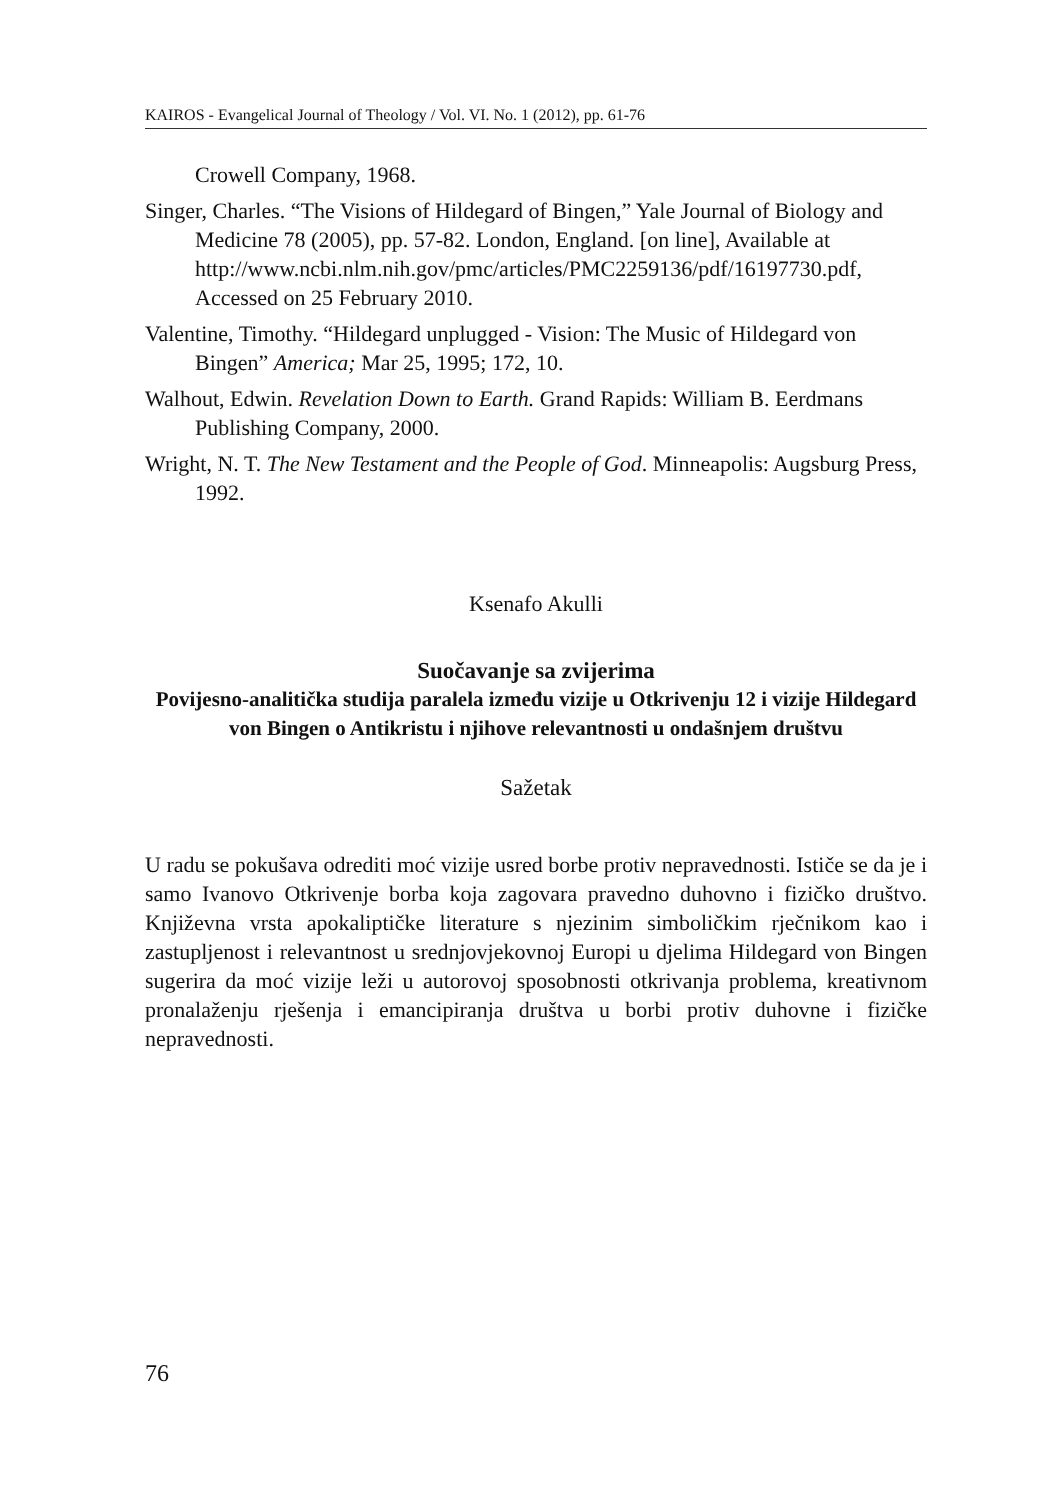KAIROS - Evangelical Journal of Theology / Vol. VI. No. 1 (2012), pp. 61-76
Crowell Company, 1968.
Singer, Charles. “The Visions of Hildegard of Bingen,” Yale Journal of Biology and Medicine 78 (2005), pp. 57-82. London, England. [on line], Available at http://www.ncbi.nlm.nih.gov/pmc/articles/PMC2259136/pdf/16197730.pdf, Accessed on 25 February 2010.
Valentine, Timothy. “Hildegard unplugged - Vision: The Music of Hildegard von Bingen” America; Mar 25, 1995; 172, 10.
Walhout, Edwin. Revelation Down to Earth. Grand Rapids: William B. Eerdmans Publishing Company, 2000.
Wright, N. T. The New Testament and the People of God. Minneapolis: Augsburg Press, 1992.
Ksenafo Akulli
Suočavanje sa zvijerima
Povijesno-analitička studija paralela između vizije u Otkrivenju 12 i vizije Hildegard von Bingen o Antikristu i njihove relevantnosti u ondašnjem društvu
Sažetak
U radu se pokušava odrediti moć vizije usred borbe protiv nepravednosti. Ističe se da je i samo Ivanovo Otkrivenje borba koja zagovara pravedno duhovno i fizičko društvo. Književna vrsta apokaliptičke literature s njezinim simboličkim rječnikom kao i zastupljenost i relevantnost u srednjovjekovnoj Europi u djelima Hildegard von Bingen sugerira da moć vizije leži u autorovoj sposobnosti otkrivanja problema, kreativnom pronalaženju rješenja i emancipiranja društva u borbi protiv duhovne i fizičke nepravednosti.
76